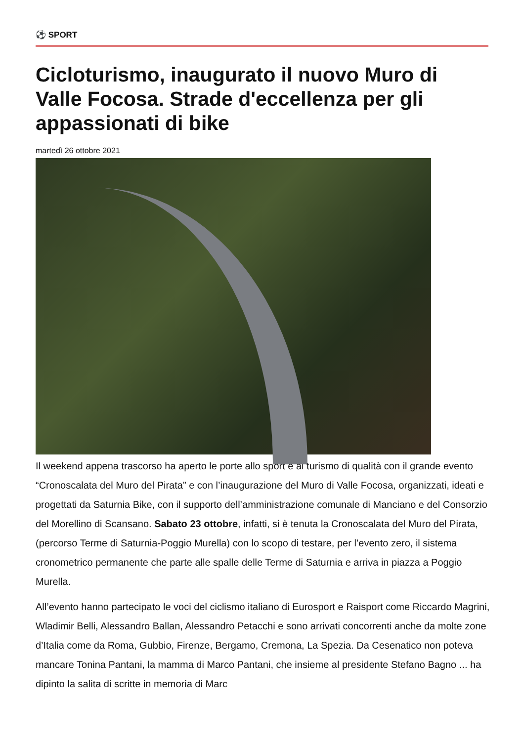⚽ SPORT
Cicloturismo, inaugurato il nuovo Muro di Valle Focosa. Strade d'eccellenza per gli appassionati di bike
martedì 26 ottobre 2021
Il weekend appena trascorso ha aperto le porte allo sport e al turismo di qualità con il grande evento “Cronoscalata del Muro del Pirata” e con l’inaugurazione del Muro di Valle Focosa, organizzati, ideati e progettati da Saturnia Bike, con il supporto dell’amministrazione comunale di Manciano e del Consorzio del Morellino di Scansano. Sabato 23 ottobre, infatti, si è tenuta la Cronoscalata del Muro del Pirata, (percorso Terme di Saturnia-Poggio Murella) con lo scopo di testare, per l’evento zero, il sistema cronometrico permanente che parte alle spalle delle Terme di Saturnia e arriva in piazza a Poggio Murella.
All’evento hanno partecipato le voci del ciclismo italiano di Eurosport e Raisport come Riccardo Magrini, Wladimir Belli, Alessandro Ballan, Alessandro Petacchi e sono arrivati concorrenti anche da molte zone d’Italia come da Roma, Gubbio, Firenze, Bergamo, Cremona, La Spezia. Da Cesenatico non poteva mancare Tonina Pantani, la mamma di Marco Pantani, che insieme al presidente Stefano Bagno ... ha dipinto la salita di scritte in memoria di Marc